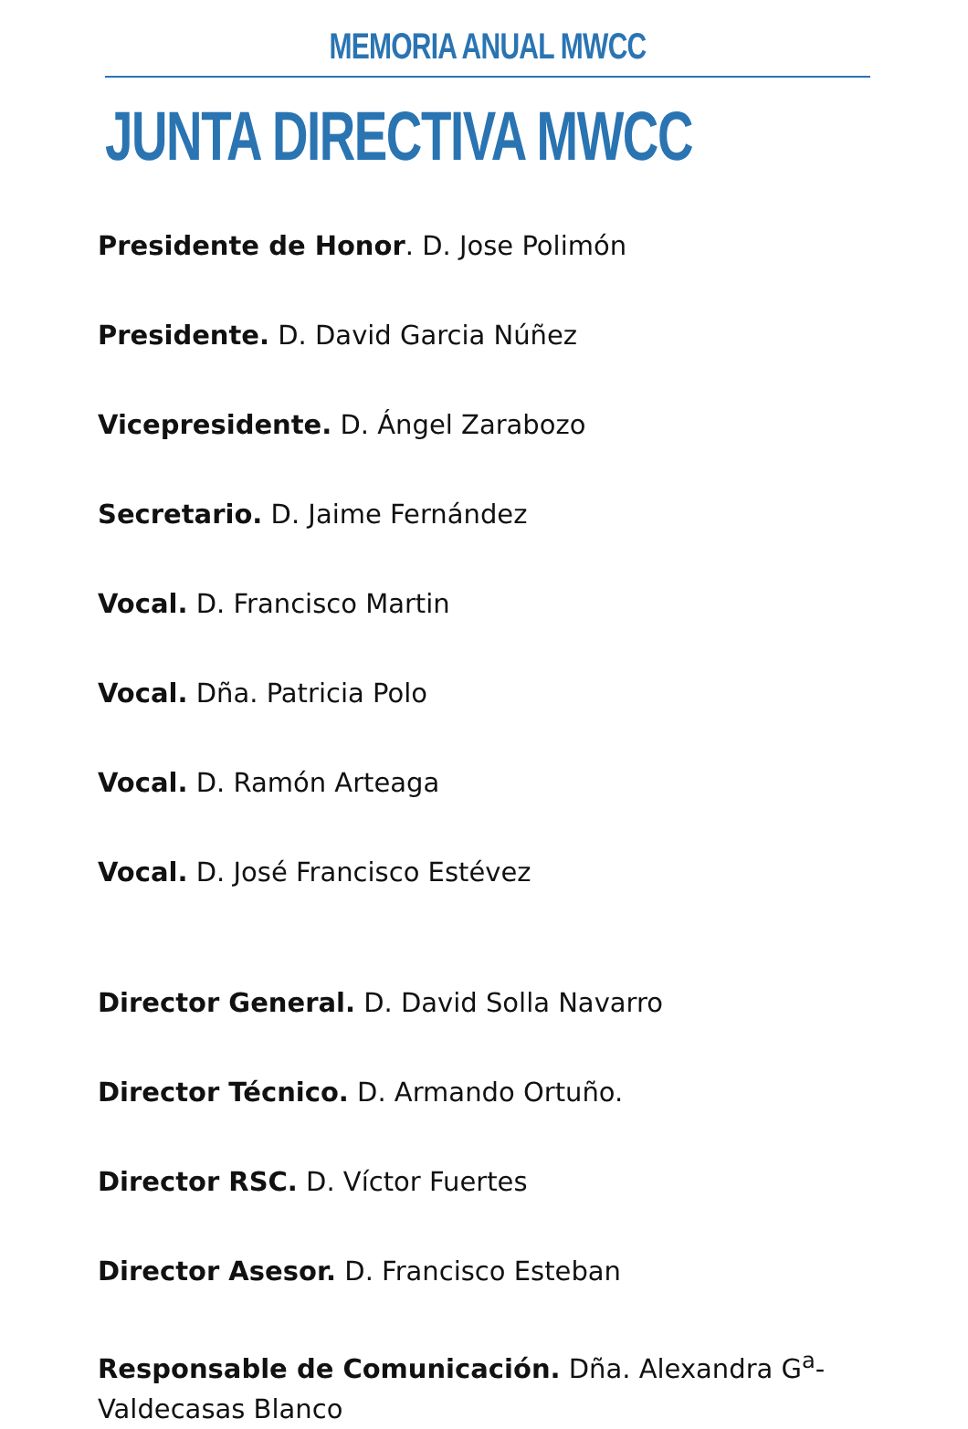MEMORIA ANUAL MWCC
JUNTA DIRECTIVA MWCC
Presidente de Honor. D. Jose Polimón
Presidente. D. David Garcia Núñez
Vicepresidente. D. Ángel Zarabozo
Secretario. D. Jaime Fernández
Vocal. D. Francisco Martin
Vocal. Dña. Patricia Polo
Vocal. D. Ramón Arteaga
Vocal. D. José Francisco Estévez
Director General. D. David Solla Navarro
Director Técnico. D. Armando Ortuño.
Director RSC. D. Víctor Fuertes
Director Asesor. D. Francisco Esteban
Responsable de Comunicación. Dña. Alexandra G<sup>a</sup>-Valdecasas Blanco